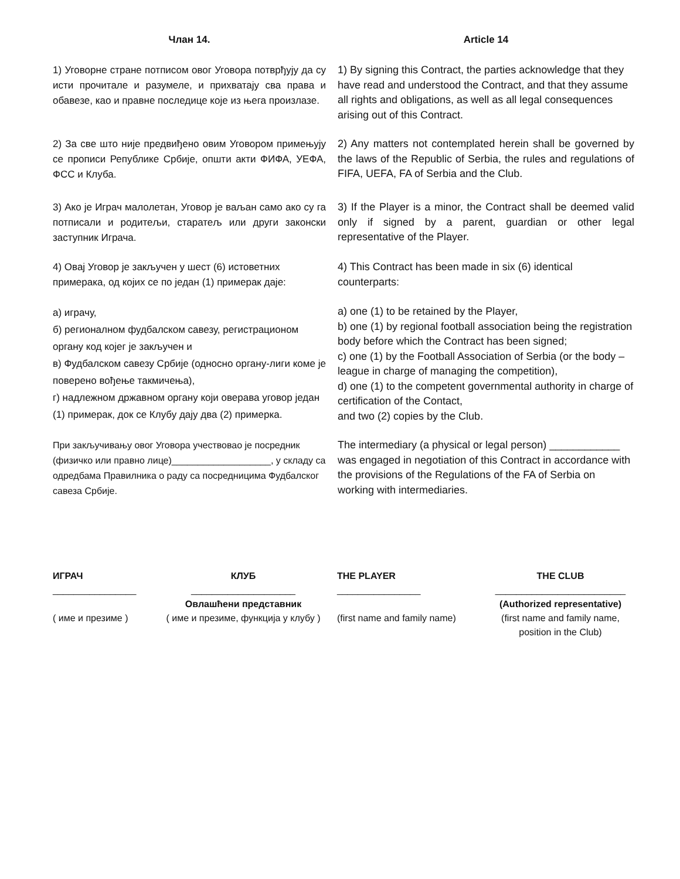Члан 14.
Article 14
1) Уговорне стране потписом овог Уговора потврђују да су исти прочитале и разумеле, и прихватају сва права и обавезе, као и правне последице које из њега произлазе.
1) By signing this Contract, the parties acknowledge that they have read and understood the Contract, and that they assume all rights and obligations, as well as all legal consequences arising out of this Contract.
2) За све што није предвиђено овим Уговором примењују се прописи Републике Србије, општи акти ФИФА, УЕФА, ФСС и Клуба.
2) Any matters not contemplated herein shall be governed by the laws of the Republic of Serbia, the rules and regulations of FIFA, UEFA, FA of Serbia and the Club.
3) Ако је Играч малолетан, Уговор је ваљан само ако су га потписали и родитељи, старатељ или други законски заступник Играча.
3) If the Player is a minor, the Contract shall be deemed valid only if signed by a parent, guardian or other legal representative of the Player.
4) Овај Уговор је закључен у шест (6) истоветних примерака, од којих се по један (1) примерак даје:
4) This Contract has been made in six (6) identical counterparts:
а) играчу,
б) регионалном фудбалском савезу, регистрационом органу код којег је закључен и
в) Фудбалском савезу Србије (односно органу-лиги коме је поверено вођење такмичења),
г) надлежном државном органу који оверава уговор један (1) примерак, док се Клубу дају два (2) примерка.
a) one (1) to be retained by the Player,
b) one (1) by regional football association being the registration body before which the Contract has been signed;
c) one (1) by the Football Association of Serbia (or the body – league in charge of managing the competition),
d) one (1) to the competent governmental authority in charge of certification of the Contact,
and two (2) copies by the Club.
При закључивању овог Уговора учествовао је посредник (физичко или правно лице)___________________, у складу са одредбама Правилника о раду са посредницима Фудбалског савеза Србије.
The intermediary (a physical or legal person) ____________ was engaged in negotiation of this Contract in accordance with the provisions of the Regulations of the FA of Serbia on working with intermediaries.
ИГРАЧ
________________
( име и презиме )
КЛУБ
____________________
Овлашћени представник
( име и презиме, функција у клубу )
THE PLAYER
________________
(first name and family name)
THE CLUB
_________________________
(Authorized representative)
(first name and family name, position in the Club)